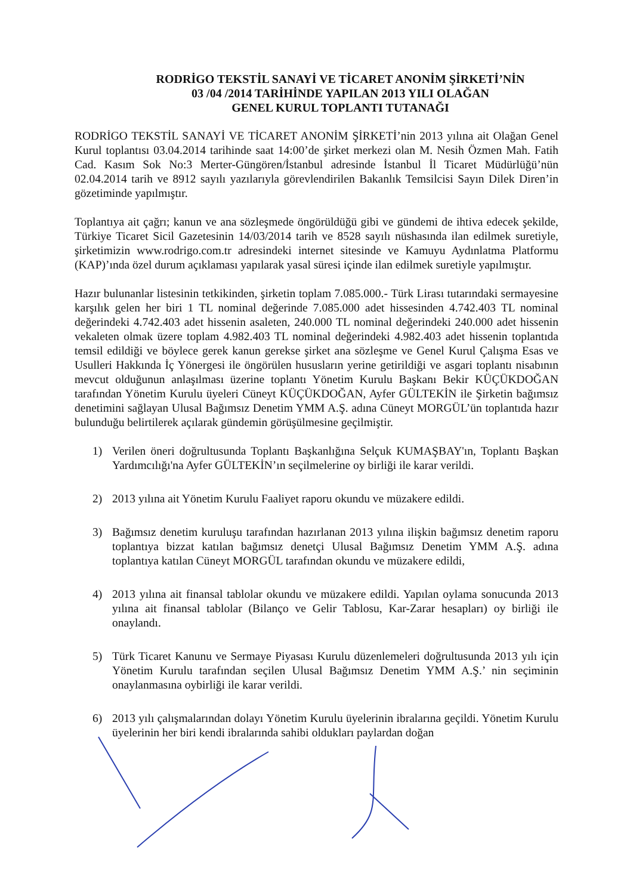RODRİGO TEKSTİL SANAYİ VE TİCARET ANONİM ŞİRKETİ’NİN
03 /04 /2014 TARİHİNDE YAPILAN 2013 YILI OLAĞAN
GENEL KURUL TOPLANTI TUTANAĞI
RODRİGO TEKSTİL SANAYİ VE TİCARET ANONİM ŞİRKETİ’nin 2013 yılına ait Olağan Genel Kurul toplantısı 03.04.2014 tarihinde saat 14:00’de şirket merkezi olan M. Nesih Özmen Mah. Fatih Cad. Kasım Sok No:3 Merter-Güngören/İstanbul adresinde İstanbul İl Ticaret Müdürlüğü’nün 02.04.2014 tarih ve 8912 sayılı yazılarıyla görevlendirilen Bakanlık Temsilcisi Sayın Dilek Diren’in gözetiminde yapılmıştır.
Toplantıya ait çağrı; kanun ve ana sözleşmede öngörüldüğü gibi ve gündemi de ihtiva edecek şekilde, Türkiye Ticaret Sicil Gazetesinin 14/03/2014 tarih ve 8528 sayılı nüshasında ilan edilmek suretiyle, şirketimizin www.rodrigo.com.tr adresindeki internet sitesinde ve Kamuyu Aydınlatma Platformu (KAP)’ında özel durum açıklaması yapılarak yasal süresi içinde ilan edilmek suretiyle yapılmıştır.
Hazır bulunanlar listesinin tetkikinden, şirketin toplam 7.085.000.- Türk Lirası tutarındaki sermayesine karşılık gelen her biri 1 TL nominal değerinde 7.085.000 adet hissesinden 4.742.403 TL nominal değerindeki 4.742.403 adet hissenin asaleten, 240.000 TL nominal değerindeki 240.000 adet hissenin vekaleten olmak üzere toplam 4.982.403 TL nominal değerindeki 4.982.403 adet hissenin toplantıda temsil edildiği ve böylece gerek kanun gerekse şirket ana sözleşme ve Genel Kurul Çalışma Esas ve Usulleri Hakkında İç Yönergesi ile öngörülen hususların yerine getirildiği ve asgari toplantı nisabının mevcut olduğunun anlaşılması üzerine toplantı Yönetim Kurulu Başkanı Bekir KÜÇÜKDOĞAN tarafından Yönetim Kurulu üyeleri Cüneyt KÜÇÜKDOĞAN, Ayfer GÜLTEKİN ile Şirketin bağımsız denetimini sağlayan Ulusal Bağımsız Denetim YMM A.Ş. adına Cüneyt MORGÜL’ün toplantıda hazır bulunduğu belirtilerek açılarak gündemin görüşülmesine geçilmiştir.
1) Verilen öneri doğrultusunda Toplantı Başkanlığına Selçuk KUMAŞBAY'ın, Toplantı Başkan Yardımcılığı'na Ayfer GÜLTEKİN’ın seçilmelerine oy birliği ile karar verildi.
2) 2013 yılına ait Yönetim Kurulu Faaliyet raporu okundu ve müzakere edildi.
3) Bağımsız denetim kuruluşu tarafından hazırlanan 2013 yılına ilişkin bağımsız denetim raporu toplantıya bizzat katılan bağımsız denetçi Ulusal Bağımsız Denetim YMM A.Ş. adına toplantıya katılan Cüneyt MORGÜL tarafından okundu ve müzakere edildi,
4) 2013 yılına ait finansal tablolar okundu ve müzakere edildi. Yapılan oylama sonucunda 2013 yılına ait finansal tablolar (Bilanço ve Gelir Tablosu, Kar-Zarar hesapları) oy birliği ile onaylandı.
5) Türk Ticaret Kanunu ve Sermaye Piyasası Kurulu düzenlemeleri doğrultusunda 2013 yılı için Yönetim Kurulu tarafından seçilen Ulusal Bağımsız Denetim YMM A.Ş.’ nin seçiminin onaylanmasına oybirliği ile karar verildi.
6) 2013 yılı çalışmalarından dolayı Yönetim Kurulu üyelerinin ibralarına geçildi. Yönetim Kurulu üyelerinin her biri kendi ibralarında sahibi oldukları paylardan doğan